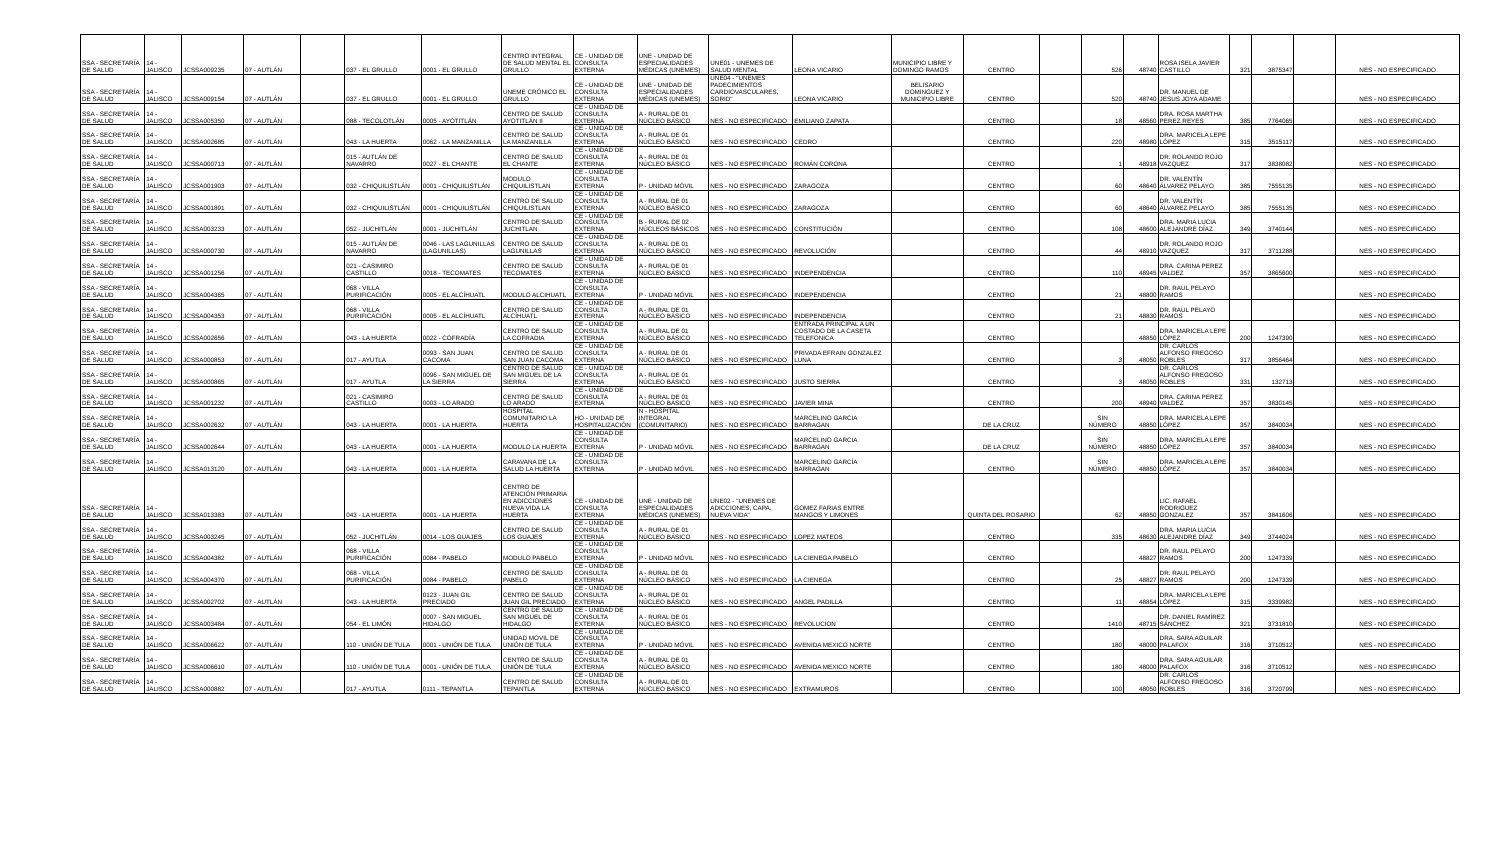| SSA - SECRETARÍA DE SALUD | 14 - JALISCO | JCSSA009235 | 07 - AUTLÁN | | 037 - EL GRULLO | 0001 - EL GRULLO | CENTRO INTEGRAL DE SALUD MENTAL EL GRULLO | CE - UNIDAD DE CONSULTA EXTERNA | UNE - UNIDAD DE ESPECIALIDADES MÉDICAS (UNEMES) | UNE01 - UNEMES DE SALUD MENTAL | LEONA VICARIO | MUNICIPIO LIBRE Y DOMINGO RAMOS | CENTRO | | 526 | 48740 | ROSA ISELA JAVIER CASTILLO | 321 | 3875347 | | NES - NO ESPECIFICADO |
| SSA - SECRETARÍA DE SALUD | 14 - JALISCO | JCSSA009154 | 07 - AUTLÁN | | 037 - EL GRULLO | 0001 - EL GRULLO | UNEME CRÓNICO EL GRULLO | CE - UNIDAD DE CONSULTA EXTERNA | UNE - UNIDAD DE ESPECIALIDADES MÉDICAS (UNEMES) | UNE04 - "UNEMES PADECIMIENTOS CARDIOVASCULARES, SORID" | LEONA VICARIO | BELISARIO DOMINGUEZ Y MUNICIPIO LIBRE | CENTRO | | 520 | 48740 | DR. MANUEL DE JESUS JOYA ADAME | | | | NES - NO ESPECIFICADO |
| SSA - SECRETARÍA DE SALUD | 14 - JALISCO | JCSSA005350 | 07 - AUTLÁN | | 088 - TECOLOTLÁN | 0005 - AYOTITLÁN | CENTRO DE SALUD AYOTITLÁN II | CE - UNIDAD DE CONSULTA EXTERNA | A - RURAL DE 01 NÚCLEO BÁSICO | NES - NO ESPECIFICADO | EMILIANO ZAPATA | | CENTRO | | 18 | 48560 | DRA. ROSA MARTHA PEREZ REYES | 385 | 7764065 | | NES - NO ESPECIFICADO |
| SSA - SECRETARÍA DE SALUD | 14 - JALISCO | JCSSA002685 | 07 - AUTLÁN | | 043 - LA HUERTA | 0062 - LA MANZANILLA | CENTRO DE SALUD LA MANZANILLA | CE - UNIDAD DE CONSULTA EXTERNA | A - RURAL DE 01 NÚCLEO BÁSICO | NES - NO ESPECIFICADO | CEDRO | | CENTRO | | 220 | 48980 | DRA. MARICELA LEPE LÓPEZ | 315 | 3515117 | | NES - NO ESPECIFICADO |
| SSA - SECRETARÍA DE SALUD | 14 - JALISCO | JCSSA000713 | 07 - AUTLÁN | | 015 - AUTLÁN DE NAVARRO | 0027 - EL CHANTE | CENTRO DE SALUD EL CHANTE | CE - UNIDAD DE CONSULTA EXTERNA | A - RURAL DE 01 NÚCLEO BÁSICO | NES - NO ESPECIFICADO | ROMÁN CORONA | | CENTRO | | 1 | 48918 | DR. ROLANDO ROJO VAZQUEZ | 317 | 3838082 | | NES - NO ESPECIFICADO |
| SSA - SECRETARÍA DE SALUD | 14 - JALISCO | JCSSA001903 | 07 - AUTLÁN | | 032 - CHIQUILISTLÁN | 0001 - CHIQUILISTLÁN | MODULO CHIQUILISTLAN | CE - UNIDAD DE CONSULTA EXTERNA | P - UNIDAD MÓVIL | NES - NO ESPECIFICADO | ZARAGOZA | | CENTRO | | 60 | 48640 | DR. VALENTÍN ÁLVAREZ PELAYO | 385 | 7555135 | | NES - NO ESPECIFICADO |
| SSA - SECRETARÍA DE SALUD | 14 - JALISCO | JCSSA001891 | 07 - AUTLÁN | | 032 - CHIQUILISTLÁN | 0001 - CHIQUILISTLÁN | CENTRO DE SALUD CHIQUILISTLAN | CE - UNIDAD DE CONSULTA EXTERNA | A - RURAL DE 01 NÚCLEO BÁSICO | NES - NO ESPECIFICADO | ZARAGOZA | | CENTRO | | 60 | 48640 | DR. VALENTÍN ÁLVAREZ PELAYO | 385 | 7555135 | | NES - NO ESPECIFICADO |
| SSA - SECRETARÍA DE SALUD | 14 - JALISCO | JCSSA003233 | 07 - AUTLÁN | | 052 - JUCHITLÁN | 0001 - JUCHITLÁN | CENTRO DE SALUD JUCHITLAN | CE - UNIDAD DE CONSULTA EXTERNA | B - RURAL DE 02 NÚCLEOS BÁSICOS | NES - NO ESPECIFICADO | CONSTITUCIÓN | | CENTRO | | 108 | 48600 | DRA. MARIA LUCIA ALEJANDRE DÍAZ | 349 | 3740144 | | NES - NO ESPECIFICADO |
| SSA - SECRETARÍA DE SALUD | 14 - JALISCO | JCSSA000730 | 07 - AUTLÁN | | 015 - AUTLÁN DE NAVARRO | 0046 - LAS LAGUNILLAS (LAGUNILLAS) | CENTRO DE SALUD LAGUNILLAS | CE - UNIDAD DE CONSULTA EXTERNA | A - RURAL DE 01 NÚCLEO BÁSICO | NES - NO ESPECIFICADO | REVOLUCIÓN | | CENTRO | | 44 | 48910 | DR. ROLANDO ROJO VAZQUEZ | 317 | 3711288 | | NES - NO ESPECIFICADO |
| SSA - SECRETARÍA DE SALUD | 14 - JALISCO | JCSSA001256 | 07 - AUTLÁN | | 021 - CASIMIRO CASTILLO | 0018 - TECOMATES | CENTRO DE SALUD TECOMATES | CE - UNIDAD DE CONSULTA EXTERNA | A - RURAL DE 01 NÚCLEO BÁSICO | NES - NO ESPECIFICADO | INDEPENDENCIA | | CENTRO | | 110 | 48945 | DRA. CARINA PEREZ VALDEZ | 357 | 3865600 | | NES - NO ESPECIFICADO |
| SSA - SECRETARÍA DE SALUD | 14 - JALISCO | JCSSA004365 | 07 - AUTLÁN | | 068 - VILLA PURIFICACIÓN | 0005 - EL ALCÍHUATL | MODULO ALCIHUATL | CE - UNIDAD DE CONSULTA EXTERNA | P - UNIDAD MÓVIL | NES - NO ESPECIFICADO | INDEPENDENCIA | | CENTRO | | 21 | 48800 | DR. RAUL PELAYO RAMOS | | | | NES - NO ESPECIFICADO |
| SSA - SECRETARÍA DE SALUD | 14 - JALISCO | JCSSA004353 | 07 - AUTLÁN | | 068 - VILLA PURIFICACIÓN | 0005 - EL ALCÍHUATL | CENTRO DE SALUD ALCÍHUATL | CE - UNIDAD DE CONSULTA EXTERNA | A - RURAL DE 01 NÚCLEO BÁSICO | NES - NO ESPECIFICADO | INDEPENDENCIA | | CENTRO | | 21 | 48830 | DR. RAUL PELAYO RAMOS | | | | NES - NO ESPECIFICADO |
| SSA - SECRETARÍA DE SALUD | 14 - JALISCO | JCSSA002656 | 07 - AUTLÁN | | 043 - LA HUERTA | 0022 - COFRADÍA | CENTRO DE SALUD LA COFRADIA | CE - UNIDAD DE CONSULTA EXTERNA | A - RURAL DE 01 NÚCLEO BÁSICO | NES - NO ESPECIFICADO | ENTRADA PRINCIPAL A UN COSTADO DE LA CASETA TELEFONICA | | CENTRO | | | 48850 | DRA. MARICELA LEPE LÓPEZ | 200 | 1247390 | | NES - NO ESPECIFICADO |
| SSA - SECRETARÍA DE SALUD | 14 - JALISCO | JCSSA000853 | 07 - AUTLÁN | | 017 - AYUTLA | 0093 - SAN JUAN CACOMA | CENTRO DE SALUD SAN JUAN CACOMA | CE - UNIDAD DE CONSULTA EXTERNA | A - RURAL DE 01 NÚCLEO BÁSICO | NES - NO ESPECIFICADO | PRIVADA EFRAIN GONZALEZ LUNA | | CENTRO | | 3 | 48050 | DR. CARLOS ALFONSO FREGOSO ROBLES | 317 | 3856464 | | NES - NO ESPECIFICADO |
| SSA - SECRETARÍA DE SALUD | 14 - JALISCO | JCSSA000865 | 07 - AUTLÁN | | 017 - AYUTLA | 0096 - SAN MIGUEL DE LA SIERRA | CENTRO DE SALUD SAN MIGUEL DE LA SIERRA | CE - UNIDAD DE CONSULTA EXTERNA | A - RURAL DE 01 NÚCLEO BÁSICO | NES - NO ESPECIFICADO | JUSTO SIERRA | | CENTRO | | 3 | 48050 | DR. CARLOS ALFONSO FREGOSO ROBLES | 331 | 132713 | | NES - NO ESPECIFICADO |
| SSA - SECRETARÍA DE SALUD | 14 - JALISCO | JCSSA001232 | 07 - AUTLÁN | | 021 - CASIMIRO CASTILLO | 0003 - LO ARADO | CENTRO DE SALUD LO ARADO | CE - UNIDAD DE CONSULTA EXTERNA | A - RURAL DE 01 NÚCLEO BÁSICO | NES - NO ESPECIFICADO | JAVIER MINA | | CENTRO | | 200 | 48940 | DRA. CARINA PEREZ VALDEZ | 357 | 3830145 | | NES - NO ESPECIFICADO |
| SSA - SECRETARÍA DE SALUD | 14 - JALISCO | JCSSA002632 | 07 - AUTLÁN | | 043 - LA HUERTA | 0001 - LA HUERTA | HOSPITAL COMUNITARIO LA HUERTA | HO - UNIDAD DE HOSPITALIZACIÓN | N - HOSPITAL INTEGRAL (COMUNITARIO) | NES - NO ESPECIFICADO | MARCELINO GARCIA BARRAGAN | | DE LA CRUZ | | SIN NÚMERO | 48850 | DRA. MARICELA LEPE LÓPEZ | 357 | 3840034 | | NES - NO ESPECIFICADO |
| SSA - SECRETARÍA DE SALUD | 14 - JALISCO | JCSSA002644 | 07 - AUTLÁN | | 043 - LA HUERTA | 0001 - LA HUERTA | MODULO LA HUERTA | CE - UNIDAD DE CONSULTA EXTERNA | P - UNIDAD MÓVIL | NES - NO ESPECIFICADO | MARCELINO GARCIA BARRAGAN | | DE LA CRUZ | | SIN NÚMERO | 48850 | DRA. MARICELA LEPE LÓPEZ | 357 | 3840034 | | NES - NO ESPECIFICADO |
| SSA - SECRETARÍA DE SALUD | 14 - JALISCO | JCSSA013120 | 07 - AUTLÁN | | 043 - LA HUERTA | 0001 - LA HUERTA | CARAVANA DE LA SALUD LA HUERTA | CE - UNIDAD DE CONSULTA EXTERNA | P - UNIDAD MÓVIL | NES - NO ESPECIFICADO | MARCELINO GARCÍA BARRAGAN | | CENTRO | | SIN NÚMERO | 48850 | DRA. MARICELA LEPE LÓPEZ | 357 | 3840034 | | NES - NO ESPECIFICADO |
| SSA - SECRETARÍA DE SALUD | 14 - JALISCO | JCSSA013383 | 07 - AUTLÁN | | 043 - LA HUERTA | 0001 - LA HUERTA | CENTRO DE ATENCIÓN PRIMARIA EN ADICCIONES NUEVA VIDA LA HUERTA | CE - UNIDAD DE CONSULTA EXTERNA | UNE - UNIDAD DE ESPECIALIDADES MÉDICAS (UNEMES) | UNE02 - "UNEMES DE ADICCIONES, CAPA, NUEVA VIDA" | GOMEZ FARIAS ENTRE MANGOS Y LIMONES | | QUINTA DEL ROSARIO | | 62 | 48850 | LIC. RAFAEL RODRIGUEZ GONZALEZ | 357 | 3841606 | | NES - NO ESPECIFICADO |
| SSA - SECRETARÍA DE SALUD | 14 - JALISCO | JCSSA003245 | 07 - AUTLÁN | | 052 - JUCHITLÁN | 0014 - LOS GUAJES | CENTRO DE SALUD LOS GUAJES | CE - UNIDAD DE CONSULTA EXTERNA | A - RURAL DE 01 NÚCLEO BÁSICO | NES - NO ESPECIFICADO | LOPEZ MATEOS | | CENTRO | | 335 | 48630 | DRA. MARIA LUCIA ALEJANDRE DÍAZ | 349 | 3744024 | | NES - NO ESPECIFICADO |
| SSA - SECRETARÍA DE SALUD | 14 - JALISCO | JCSSA004382 | 07 - AUTLÁN | | 068 - VILLA PURIFICACIÓN | 0084 - PABELO | MODULO PABELO | CE - UNIDAD DE CONSULTA EXTERNA | P - UNIDAD MÓVIL | NES - NO ESPECIFICADO | LA CIENEGA PABELO | | CENTRO | | | 48827 | DR. RAUL PELAYO RAMOS | 200 | 1247339 | | NES - NO ESPECIFICADO |
| SSA - SECRETARÍA DE SALUD | 14 - JALISCO | JCSSA004370 | 07 - AUTLÁN | | 068 - VILLA PURIFICACIÓN | 0084 - PABELO | CENTRO DE SALUD PABELO | CE - UNIDAD DE CONSULTA EXTERNA | A - RURAL DE 01 NÚCLEO BÁSICO | NES - NO ESPECIFICADO | LA CIENEGA | | CENTRO | | 25 | 48827 | DR. RAUL PELAYO RAMOS | 200 | 1247339 | | NES - NO ESPECIFICADO |
| SSA - SECRETARÍA DE SALUD | 14 - JALISCO | JCSSA002702 | 07 - AUTLÁN | | 043 - LA HUERTA | 0123 - JUAN GIL PRECIADO | CENTRO DE SALUD JUAN GIL PRECIADO | CE - UNIDAD DE CONSULTA EXTERNA | A - RURAL DE 01 NÚCLEO BÁSICO | NES - NO ESPECIFICADO | ANGEL PADILLA | | CENTRO | | 11 | 48854 | DRA. MARICELA LEPE LÓPEZ | 315 | 3339982 | | NES - NO ESPECIFICADO |
| SSA - SECRETARÍA DE SALUD | 14 - JALISCO | JCSSA003484 | 07 - AUTLÁN | | 054 - EL LIMÓN | 0007 - SAN MIGUEL HIDALGO | CENTRO DE SALUD SAN MIGUEL DE HIDALGO | CE - UNIDAD DE CONSULTA EXTERNA | A - RURAL DE 01 NÚCLEO BÁSICO | NES - NO ESPECIFICADO | REVOLUCION | | CENTRO | | 1410 | 48715 | DR. DANIEL RAMÍREZ SÁNCHEZ | 321 | 3731810 | | NES - NO ESPECIFICADO |
| SSA - SECRETARÍA DE SALUD | 14 - JALISCO | JCSSA006622 | 07 - AUTLÁN | | 110 - UNIÓN DE TULA | 0001 - UNIÓN DE TULA | UNIDAD MOVIL DE UNIÓN DE TULA | CE - UNIDAD DE CONSULTA EXTERNA | P - UNIDAD MÓVIL | NES - NO ESPECIFICADO | AVENIDA MEXICO NORTE | | CENTRO | | 180 | 48000 | DRA. SARA AGUILAR PALAFOX | 316 | 3710512 | | NES - NO ESPECIFICADO |
| SSA - SECRETARÍA DE SALUD | 14 - JALISCO | JCSSA006610 | 07 - AUTLÁN | | 110 - UNIÓN DE TULA | 0001 - UNIÓN DE TULA | CENTRO DE SALUD UNIÓN DE TULA | CE - UNIDAD DE CONSULTA EXTERNA | A - RURAL DE 01 NÚCLEO BÁSICO | NES - NO ESPECIFICADO | AVENIDA MEXICO NORTE | | CENTRO | | 180 | 48000 | DRA. SARA AGUILAR PALAFOX | 316 | 3710512 | | NES - NO ESPECIFICADO |
| SSA - SECRETARÍA DE SALUD | 14 - JALISCO | JCSSA000882 | 07 - AUTLÁN | | 017 - AYUTLA | 0111 - TEPANTLA | CENTRO DE SALUD TEPANTLA | CE - UNIDAD DE CONSULTA EXTERNA | A - RURAL DE 01 NÚCLEO BÁSICO | NES - NO ESPECIFICADO | EXTRAMUROS | | CENTRO | | 100 | 48050 | DR. CARLOS ALFONSO FREGOSO ROBLES | 316 | 3720799 | | NES - NO ESPECIFICADO |